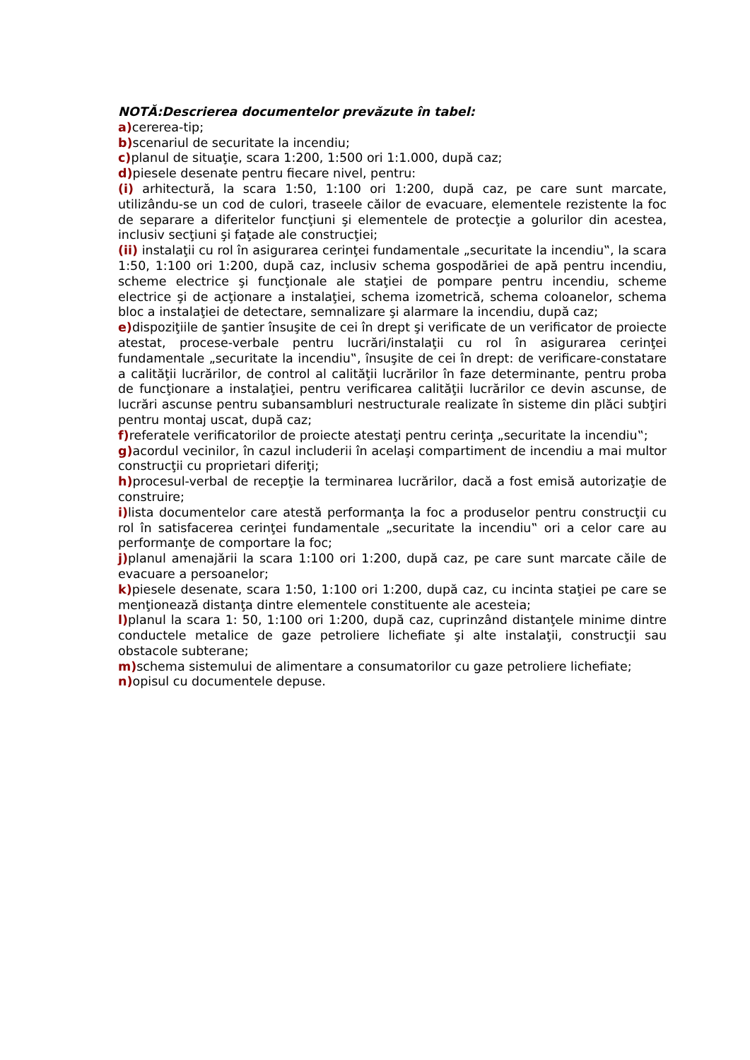NOTĂ:Descrierea documentelor prevăzute în tabel:
a) cererea-tip;
b) scenariul de securitate la incendiu;
c) planul de situaţie, scara 1:200, 1:500 ori 1:1.000, după caz;
d) piesele desenate pentru fiecare nivel, pentru:
(i) arhitectură, la scara 1:50, 1:100 ori 1:200, după caz, pe care sunt marcate, utilizându-se un cod de culori, traseele căilor de evacuare, elementele rezistente la foc de separare a diferitelor funcţiuni şi elementele de protecţie a golurilor din acestea, inclusiv secţiuni şi faţade ale construcţiei;
(ii) instalaţii cu rol în asigurarea cerinţei fundamentale „securitate la incendiu‟, la scara 1:50, 1:100 ori 1:200, după caz, inclusiv schema gospodăriei de apă pentru incendiu, scheme electrice şi funcţionale ale staţiei de pompare pentru incendiu, scheme electrice şi de acţionare a instalaţiei, schema izometrică, schema coloanelor, schema bloc a instalaţiei de detectare, semnalizare şi alarmare la incendiu, după caz;
e) dispoziţiile de şantier însuşite de cei în drept şi verificate de un verificator de proiecte atestat, procese-verbale pentru lucrări/instalaţii cu rol în asigurarea cerinţei fundamentale „securitate la incendiu‟, însuşite de cei în drept: de verificare-constatare a calităţii lucrărilor, de control al calităţii lucrărilor în faze determinante, pentru proba de funcţionare a instalaţiei, pentru verificarea calităţii lucrărilor ce devin ascunse, de lucrări ascunse pentru subansambluri nestructurale realizate în sisteme din plăci subţiri pentru montaj uscat, după caz;
f) referatele verificatorilor de proiecte atestaţi pentru cerinţa „securitate la incendiu‟;
g) acordul vecinilor, în cazul includerii în acelaşi compartiment de incendiu a mai multor construcţii cu proprietari diferiţi;
h) procesul-verbal de recepţie la terminarea lucrărilor, dacă a fost emisă autorizaţie de construire;
i) lista documentelor care atestă performanţa la foc a produselor pentru construcţii cu rol în satisfacerea cerinţei fundamentale „securitate la incendiu‟ ori a celor care au performanţe de comportare la foc;
j) planul amenajării la scara 1:100 ori 1:200, după caz, pe care sunt marcate căile de evacuare a persoanelor;
k) piesele desenate, scara 1:50, 1:100 ori 1:200, după caz, cu incinta staţiei pe care se menţionează distanţa dintre elementele constituente ale acesteia;
l) planul la scara 1: 50, 1:100 ori 1:200, după caz, cuprinzând distanţele minime dintre conductele metalice de gaze petroliere lichefiate şi alte instalaţii, construcţii sau obstacole subterane;
m) schema sistemului de alimentare a consumatorilor cu gaze petroliere lichefiate;
n) opisul cu documentele depuse.